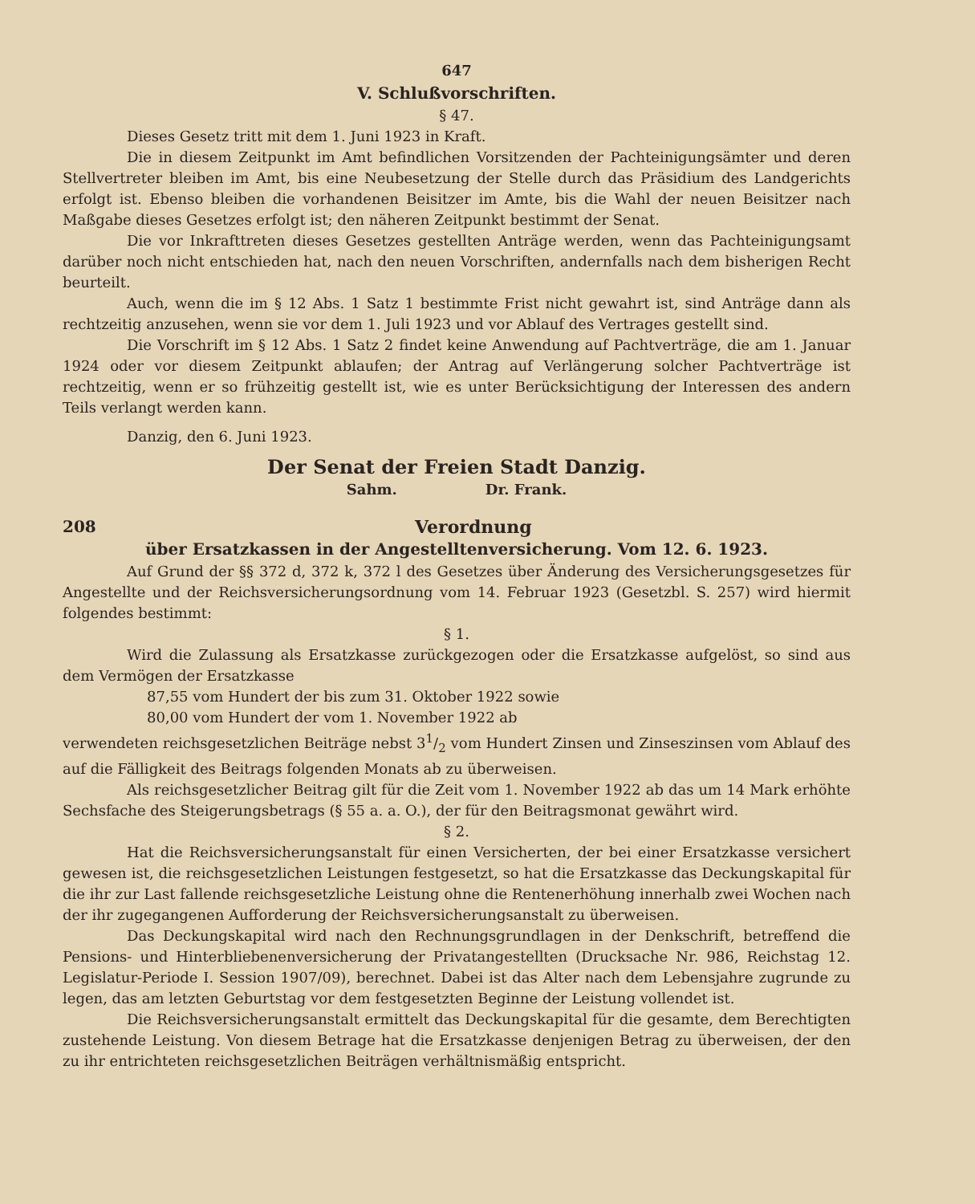647
V. Schlußvorschriften.
§ 47.
Dieses Gesetz tritt mit dem 1. Juni 1923 in Kraft.
Die in diesem Zeitpunkt im Amt befindlichen Vorsitzenden der Pachteinigungsämter und deren Stellvertreter bleiben im Amt, bis eine Neubesetzung der Stelle durch das Präsidium des Landgerichts erfolgt ist. Ebenso bleiben die vorhandenen Beisitzer im Amte, bis die Wahl der neuen Beisitzer nach Maßgabe dieses Gesetzes erfolgt ist; den näheren Zeitpunkt bestimmt der Senat.
Die vor Inkrafttreten dieses Gesetzes gestellten Anträge werden, wenn das Pachteinigungsamt darüber noch nicht entschieden hat, nach den neuen Vorschriften, andernfalls nach dem bisherigen Recht beurteilt.
Auch, wenn die im § 12 Abs. 1 Satz 1 bestimmte Frist nicht gewahrt ist, sind Anträge dann als rechtzeitig anzusehen, wenn sie vor dem 1. Juli 1923 und vor Ablauf des Vertrages gestellt sind.
Die Vorschrift im § 12 Abs. 1 Satz 2 findet keine Anwendung auf Pachtverträge, die am 1. Januar 1924 oder vor diesem Zeitpunkt ablaufen; der Antrag auf Verlängerung solcher Pachtverträge ist rechtzeitig, wenn er so frühzeitig gestellt ist, wie es unter Berücksichtigung der Interessen des andern Teils verlangt werden kann.
Danzig, den 6. Juni 1923.
Der Senat der Freien Stadt Danzig.
Sahm. Dr. Frank.
208
Verordnung
über Ersatzkassen in der Angestelltenversicherung. Vom 12. 6. 1923.
Auf Grund der §§ 372 d, 372 k, 372 l des Gesetzes über Änderung des Versicherungsgesetzes für Angestellte und der Reichsversicherungsordnung vom 14. Februar 1923 (Gesetzbl. S. 257) wird hiermit folgendes bestimmt:
§ 1.
Wird die Zulassung als Ersatzkasse zurückgezogen oder die Ersatzkasse aufgelöst, so sind aus dem Vermögen der Ersatzkasse
87,55 vom Hundert der bis zum 31. Oktober 1922 sowie
80,00 vom Hundert der vom 1. November 1922 ab
verwendeten reichsgesetzlichen Beiträge nebst 31/2 vom Hundert Zinsen und Zinseszinsen vom Ablauf des auf die Fälligkeit des Beitrags folgenden Monats ab zu überweisen.
Als reichsgesetzlicher Beitrag gilt für die Zeit vom 1. November 1922 ab das um 14 Mark erhöhte Sechsfache des Steigerungsbetrags (§ 55 a. a. O.), der für den Beitragsmonat gewährt wird.
§ 2.
Hat die Reichsversicherungsanstalt für einen Versicherten, der bei einer Ersatzkasse versichert gewesen ist, die reichsgesetzlichen Leistungen festgesetzt, so hat die Ersatzkasse das Deckungskapital für die ihr zur Last fallende reichsgesetzliche Leistung ohne die Rentenerhöhung innerhalb zwei Wochen nach der ihr zugegangenen Aufforderung der Reichsversicherungsanstalt zu überweisen.
Das Deckungskapital wird nach den Rechnungsgrundlagen in der Denkschrift, betreffend die Pensions- und Hinterbliebenenversicherung der Privatangestellten (Drucksache Nr. 986, Reichstag 12. Legislatur-Periode I. Session 1907/09), berechnet. Dabei ist das Alter nach dem Lebensjahre zugrunde zu legen, das am letzten Geburtstag vor dem festgesetzten Beginne der Leistung vollendet ist.
Die Reichsversicherungsanstalt ermittelt das Deckungskapital für die gesamte, dem Berechtigten zustehende Leistung. Von diesem Betrage hat die Ersatzkasse denjenigen Betrag zu überweisen, der den zu ihr entrichteten reichsgesetzlichen Beiträgen verhältnismäßig entspricht.